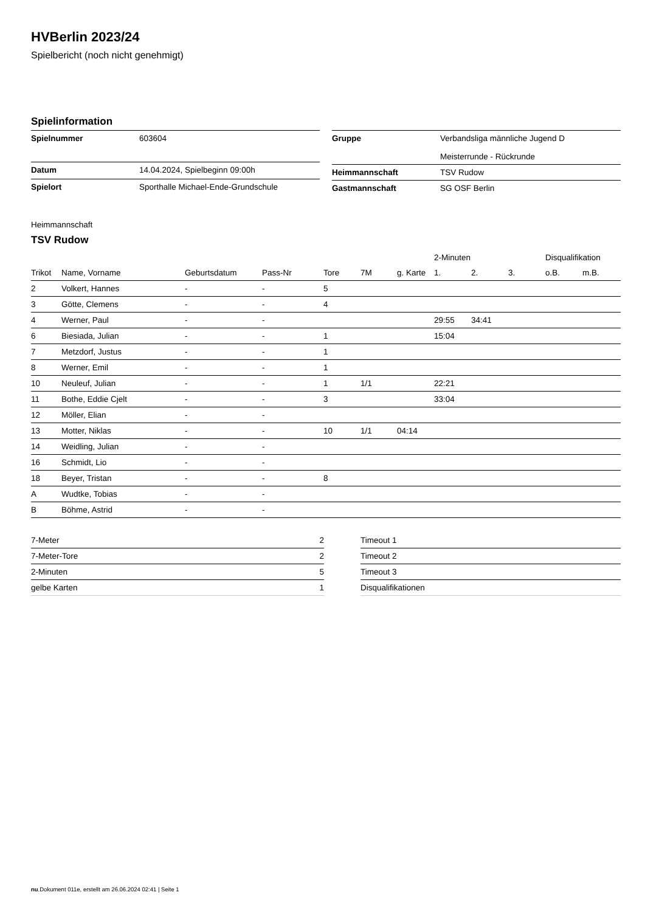HVBerlin 2023/24
Spielbericht (noch nicht genehmigt)
Spielinformation
| Spielnummer | 603604 |
| Datum | 14.04.2024, Spielbeginn 09:00h |
| Spielort | Sporthalle Michael-Ende-Grundschule |
| Gruppe | Verbandsliga männliche Jugend D Meisterrunde - Rückrunde |
| Heimmannschaft | TSV Rudow |
| Gastmannschaft | SG OSF Berlin |
Heimmannschaft
TSV Rudow
| | | | | | | | 2-Minuten | | | Disqualifikation | |
| --- | --- | --- | --- | --- | --- | --- | --- | --- | --- | --- | --- |
| Trikot | Name, Vorname | Geburtsdatum | Pass-Nr | Tore | 7M | g. Karte | 1. | 2. | 3. | o.B. | m.B. |
| 2 | Volkert, Hannes | - | - | 5 | | | | | | | |
| 3 | Götte, Clemens | - | - | 4 | | | | | | | |
| 4 | Werner, Paul | - | - | | | | 29:55 | 34:41 | | | |
| 6 | Biesiada, Julian | - | - | 1 | | | 15:04 | | | | |
| 7 | Metzdorf, Justus | - | - | 1 | | | | | | | |
| 8 | Werner, Emil | - | - | 1 | | | | | | | |
| 10 | Neuleuf, Julian | - | - | 1 | 1/1 | | 22:21 | | | | |
| 11 | Bothe, Eddie Cjelt | - | - | 3 | | | 33:04 | | | | |
| 12 | Möller, Elian | - | - | | | | | | | | |
| 13 | Motter, Niklas | - | - | 10 | 1/1 | 04:14 | | | | | |
| 14 | Weidling, Julian | - | - | | | | | | | | |
| 16 | Schmidt, Lio | - | - | | | | | | | | |
| 18 | Beyer, Tristan | - | - | 8 | | | | | | | |
| A | Wudtke, Tobias | - | - | | | | | | | | |
| B | Böhme, Astrid | - | - | | | | | | | | |
| 7-Meter | 2 |
| 7-Meter-Tore | 2 |
| 2-Minuten | 5 |
| gelbe Karten | 1 |
| Timeout 1 |
| Timeout 2 |
| Timeout 3 |
| Disqualifikationen |
nu.Dokument 011e, erstellt am 26.06.2024 02:41 | Seite 1